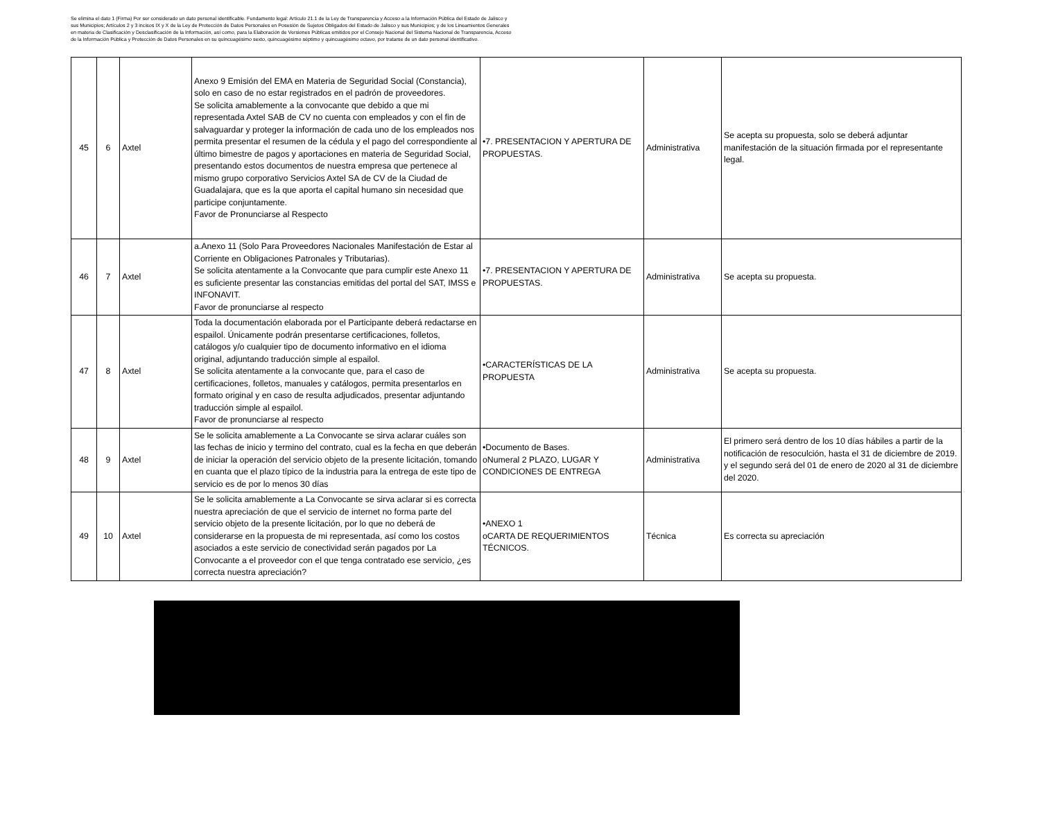Se elimina el dato 1 (Firma) Por ser considerado un dato personal identificable. Fundamento legal: Artículo 21.1 de la Ley de Transparencia y Acceso a la Información Pública del Estado de Jalisco y sus Municipios; Artículos 2 y 3 incisos IX y X de la Ley de Protección de Datos Personales en Posesión de Sujetos Obligados del Estado de Jalisco y sus Municipios; y de los Lineamientos Generales en materia de Clasificación y Desclasificación de la Información, así como, para la Elaboración de Versiones Públicas emitidos por el Consejo Nacional del Sistema Nacional de Transparencia, Acceso de la Información Pública y Protección de Datos Personales en su quincuagésimo sexto, quincuagésimo séptimo y quincuagésimo octavo, por tratarse de un dato personal identificativo.
| 45 | 6 | Axtel | Anexo 9 Emisión del EMA en Materia de Seguridad Social (Constancia), solo en caso de no estar registrados en el padrón de proveedores. Se solicita amablemente a la convocante que debido a que mi representada Axtel SAB de CV no cuenta con empleados y con el fin de salvaguardar y proteger la información de cada uno de los empleados nos permita presentar el resumen de la cédula y el pago del correspondiente al último bimestre de pagos y aportaciones en materia de Seguridad Social, presentando estos documentos de nuestra empresa que pertenece al mismo grupo corporativo Servicios Axtel SA de CV de la Ciudad de Guadalajara, que es la que aporta el capital humano sin necesidad que participe conjuntamente. Favor de Pronunciarse al Respecto | •7. PRESENTACION Y APERTURA DE PROPUESTAS. | Administrativa | Se acepta su propuesta, solo se deberá adjuntar manifestación de la situación firmada por el representante legal. |
| 46 | 7 | Axtel | a.Anexo 11 (Solo Para Proveedores Nacionales Manifestación de Estar al Corriente en Obligaciones Patronales y Tributarias). Se solicita atentamente a la Convocante que para cumplir este Anexo 11 es suficiente presentar las constancias emitidas del portal del SAT, IMSS e INFONAVIT. Favor de pronunciarse al respecto | •7. PRESENTACION Y APERTURA DE PROPUESTAS. | Administrativa | Se acepta su propuesta. |
| 47 | 8 | Axtel | Toda la documentación elaborada por el Participante deberá redactarse en espailol. Únicamente podrán presentarse certificaciones, folletos, catálogos y/o cualquier tipo de documento informativo en el idioma original, adjuntando traducción simple al espailol. Se solicita atentamente a la convocante que, para el caso de certificaciones, folletos, manuales y catálogos, permita presentarlos en formato original y en caso de resulta adjudicados, presentar adjuntando traducción simple al espailol. Favor de pronunciarse al respecto | •CARACTERÍSTICAS DE LA PROPUESTA | Administrativa | Se acepta su propuesta. |
| 48 | 9 | Axtel | Se le solicita amablemente a La Convocante se sirva aclarar cuáles son las fechas de inicio y termino del contrato, cual es la fecha en que deberán de iniciar la operación del servicio objeto de la presente licitación, tomando en cuanta que el plazo típico de la industria para la entrega de este tipo de servicio es de por lo menos 30 días | •Documento de Bases. oNumeral 2 PLAZO, LUGAR Y CONDICIONES DE ENTREGA | Administrativa | El primero será dentro de los 10 días hábiles a partir de la notificación de resoculción, hasta el 31 de diciembre de 2019. y el segundo será del 01 de enero de 2020 al 31 de diciembre del 2020. |
| 49 | 10 | Axtel | Se le solicita amablemente a La Convocante se sirva aclarar si es correcta nuestra apreciación de que el servicio de internet no forma parte del servicio objeto de la presente licitación, por lo que no deberá de considerarse en la propuesta de mi representada, así como los costos asociados a este servicio de conectividad serán pagados por La Convocante a el proveedor con el que tenga contratado ese servicio, ¿es correcta nuestra apreciación? | •ANEXO 1 oCARTA DE REQUERIMIENTOS TÉCNICOS. | Técnica | Es correcta su apreciación |